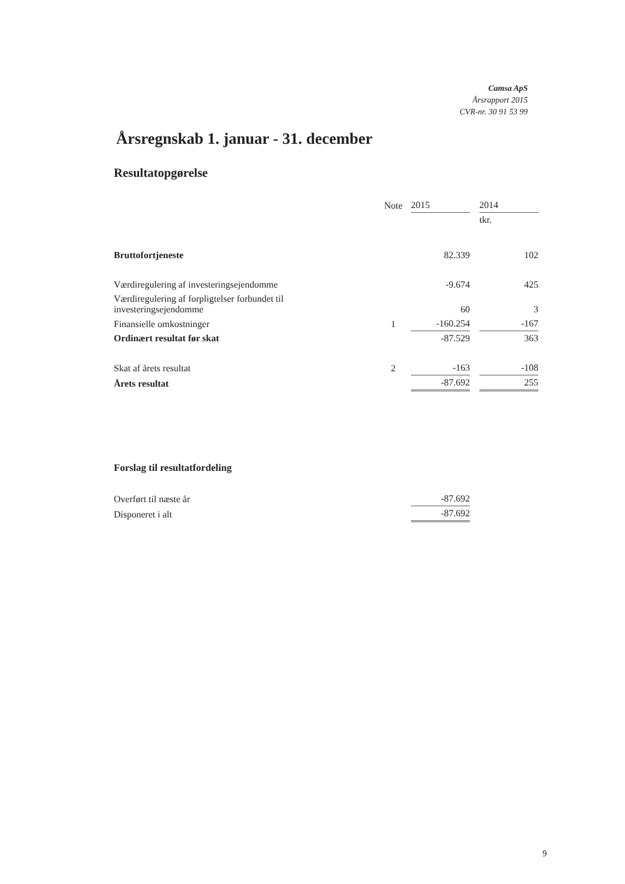Camsa ApS
Årsrapport 2015
CVR-nr. 30 91 53 99
Årsregnskab 1. januar - 31. december
Resultatopgørelse
| | Note | 2015 | | 2014 |
| | | | | tkr. |
| Bruttofortjeneste | | 82.339 | | 102 |
| Værdiregulering af investeringsejendomme | | -9.674 | | 425 |
| Værdiregulering af forpligtelser forbundet til investeringsejendomme | | 60 | | 3 |
| Finansielle omkostninger | 1 | -160.254 | | -167 |
| Ordinært resultat før skat | | -87.529 | | 363 |
| Skat af årets resultat | 2 | -163 | | -108 |
| Årets resultat | | -87.692 | | 255 |
Forslag til resultatfordeling
| Overført til næste år | | -87.692 | | |
| Disponeret i alt | | -87.692 | | |
9